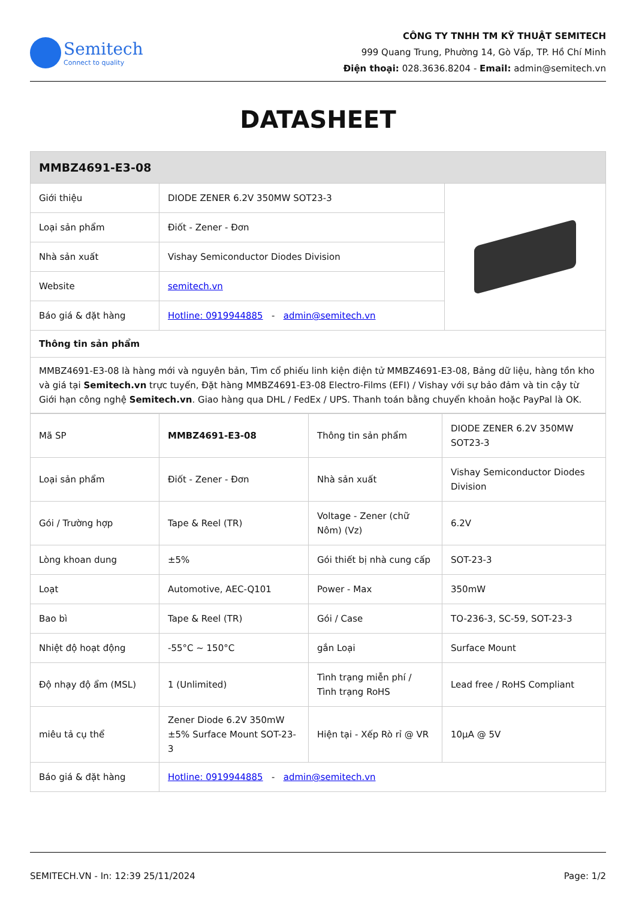Semitech
Connect to quality
CÔNG TY TNHH TM KỸ THUẬT SEMITECH
999 Quang Trung, Phường 14, Gò Vấp, TP. Hồ Chí Minh
Điện thoại: 028.3636.8204 - Email: admin@semitech.vn
DATASHEET
| MMBZ4691-E3-08 | | |
| --- | --- | --- |
| Giới thiệu | DIODE ZENER 6.2V 350MW SOT23-3 | |
| Loại sản phẩm | Điốt - Zener - Đơn | |
| Nhà sản xuất | Vishay Semiconductor Diodes Division | |
| Website | semitech.vn | |
| Báo giá & đặt hàng | Hotline: 0919944885 - admin@semitech.vn | |
| Thông tin sản phẩm | | |
| MMBZ4691-E3-08 là hàng mới và nguyên bản, Tìm cổ phiếu linh kiện điện tử MMBZ4691-E3-08, Bảng dữ liệu, hàng tồn kho và giá tại Semitech.vn trực tuyến, Đặt hàng MMBZ4691-E3-08 Electro-Films (EFI) / Vishay với sự bảo đảm và tin cậy từ Giới hạn công nghệ Semitech.vn . Giao hàng qua DHL / FedEx / UPS. Thanh toán bằng chuyển khoản hoặc PayPal là OK. | | |
| Mã SP | MMBZ4691-E3-08 | Thông tin sản phẩm | DIODE ZENER 6.2V 350MW SOT23-3 |
| Loại sản phẩm | Điốt - Zener - Đơn | Nhà sản xuất | Vishay Semiconductor Diodes Division |
| Gói / Trường hợp | Tape & Reel (TR) | Voltage - Zener (chữ Nôm) (Vz) | 6.2V |
| Lòng khoan dung | ±5% | Gói thiết bị nhà cung cấp | SOT-23-3 |
| Loạt | Automotive, AEC-Q101 | Power - Max | 350mW |
| Bao bì | Tape & Reel (TR) | Gói / Case | TO-236-3, SC-59, SOT-23-3 |
| Nhiệt độ hoạt động | -55°C ~ 150°C | gắn Loại | Surface Mount |
| Độ nhạy độ ẩm (MSL) | 1 (Unlimited) | Tình trạng miễn phí / Tình trạng RoHS | Lead free / RoHS Compliant |
| miêu tả cụ thể | Zener Diode 6.2V 350mW ±5% Surface Mount SOT-23-3 | Hiện tại - Xếp Rò rỉ @ VR | 10µA @ 5V |
| Báo giá & đặt hàng | Hotline: 0919944885 - admin@semitech.vn | | |
SEMITECH.VN - In: 12:39 25/11/2024 Page: 1/2